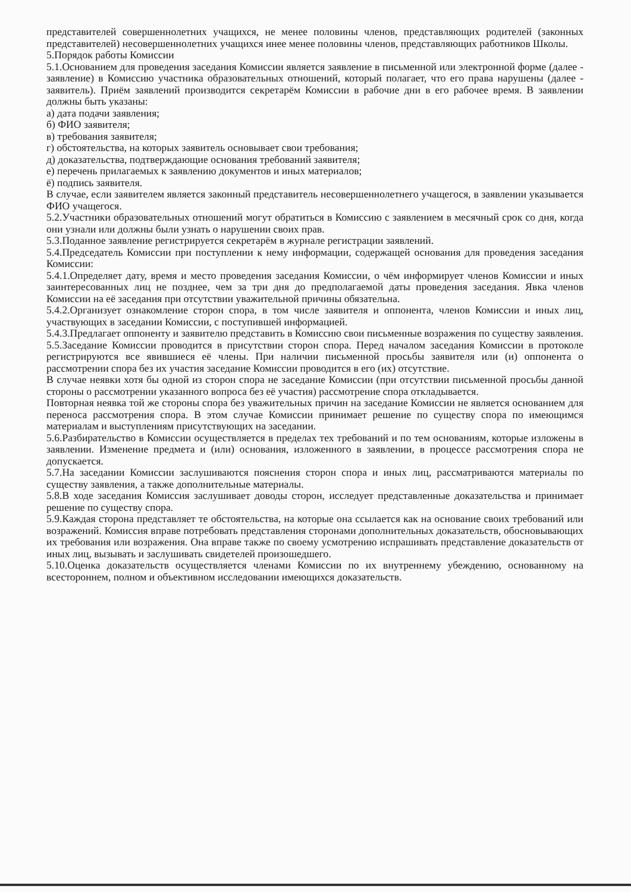представителей совершеннолетних учащихся, не менее половины членов, представляющих родителей (законных представителей) несовершеннолетних учащихся инее менее половины членов, представляющих работников Школы.
5.Порядок работы Комиссии
5.1.Основанием для проведения заседания Комиссии является заявление в письменной или электронной форме (далее - заявление) в Комиссию участника образовательных отношений, который полагает, что его права нарушены (далее - заявитель). Приём заявлений производится секретарём Комиссии в рабочие дни в его рабочее время. В заявлении должны быть указаны:
а) дата подачи заявления;
б) ФИО заявителя;
в) требования заявителя;
г) обстоятельства, на которых заявитель основывает свои требования;
д) доказательства, подтверждающие основания требований заявителя;
е) перечень прилагаемых к заявлению документов и иных материалов;
ё) подпись заявителя.
В случае, если заявителем является законный представитель несовершеннолетнего учащегося, в заявлении указывается ФИО учащегося.
5.2.Участники образовательных отношений могут обратиться в Комиссию с заявлением в месячный срок со дня, когда они узнали или должны были узнать о нарушении своих прав.
5.3.Поданное заявление регистрируется секретарём в журнале регистрации заявлений.
5.4.Председатель Комиссии при поступлении к нему информации, содержащей основания для проведения заседания Комиссии:
5.4.1.Определяет дату, время и место проведения заседания Комиссии, о чём информирует членов Комиссии и иных заинтересованных лиц не позднее, чем за три дня до предполагаемой даты проведения заседания. Явка членов Комиссии на её заседания при отсутствии уважительной причины обязательна.
5.4.2.Организует ознакомление сторон спора, в том числе заявителя и оппонента, членов Комиссии и иных лиц, участвующих в заседании Комиссии, с поступившей информацией.
5.4.3.Предлагает оппоненту и заявителю представить в Комиссию свои письменные возражения по существу заявления.
5.5.Заседание Комиссии проводится в присутствии сторон спора. Перед началом заседания Комиссии в протоколе регистрируются все явившиеся её члены. При наличии письменной просьбы заявителя или (и) оппонента о рассмотрении спора без их участия заседание Комиссии проводится в его (их) отсутствие.
В случае неявки хотя бы одной из сторон спора не заседание Комиссии (при отсутствии письменной просьбы данной стороны о рассмотрении указанного вопроса без её участия) рассмотрение спора откладывается.
Повторная неявка той же стороны спора без уважительных причин на заседание Комиссии не является основанием для переноса рассмотрения спора. В этом случае Комиссии принимает решение по существу спора по имеющимся материалам и выступлениям присутствующих на заседании.
5.6.Разбирательство в Комиссии осуществляется в пределах тех требований и по тем основаниям, которые изложены в заявлении. Изменение предмета и (или) основания, изложенного в заявлении, в процессе рассмотрения спора не допускается.
5.7.На заседании Комиссии заслушиваются пояснения сторон спора и иных лиц, рассматриваются материалы по существу заявления, а также дополнительные материалы.
5.8.В ходе заседания Комиссия заслушивает доводы сторон, исследует представленные доказательства и принимает решение по существу спора.
5.9.Каждая сторона представляет те обстоятельства, на которые она ссылается как на основание своих требований или возражений. Комиссия вправе потребовать представления сторонами дополнительных доказательств, обосновывающих их требования или возражения. Она вправе также по своему усмотрению испрашивать представление доказательств от иных лиц, вызывать и заслушивать свидетелей произошедшего.
5.10.Оценка доказательств осуществляется членами Комиссии по их внутреннему убеждению, основанному на всестороннем, полном и объективном исследовании имеющихся доказательств.